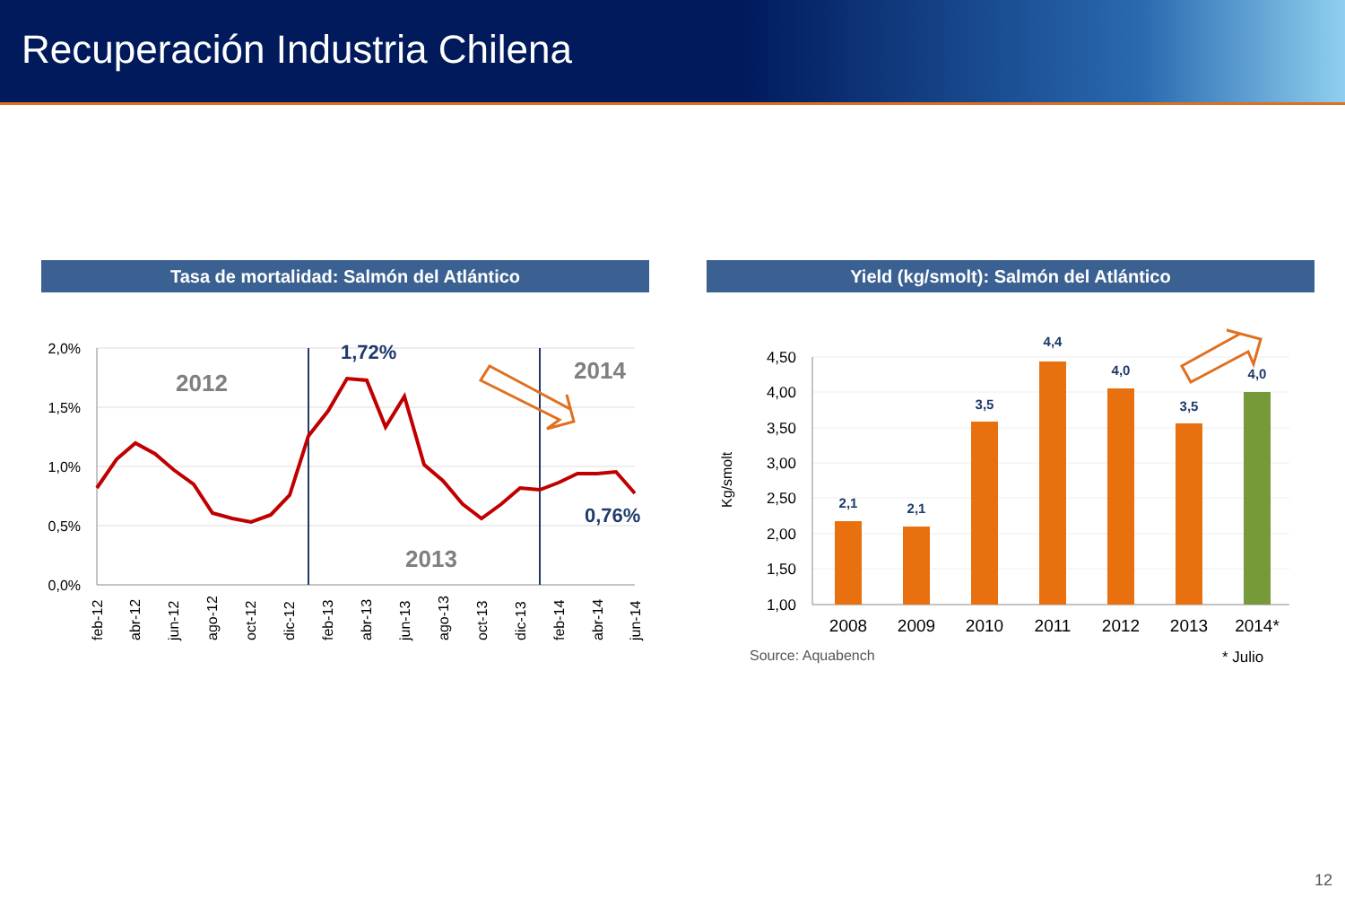Recuperación Industria Chilena
Tasa de mortalidad: Salmón del Atlántico
2,0%
1,5%
1,0%
0,5%
0,0%
2012
2013
2014
1,72%
0,76%
feb-12
abr-12
jun-12
ago-12
oct-12
dic-12
feb-13
abr-13
jun-13
ago-13
oct-13
dic-13
feb-14
abr-14
jun-14
Yield (kg/smolt): Salmón del Atlántico
4,50
4,00
3,50
3,00
2,50
2,00
1,50
1,00
Kg/smolt
2,1
2,1
3,5
4,4
4,0
3,5
4,0
2008
2009
2010
2011
2012
2013
2014*
Source: Aquabench
* Julio
12